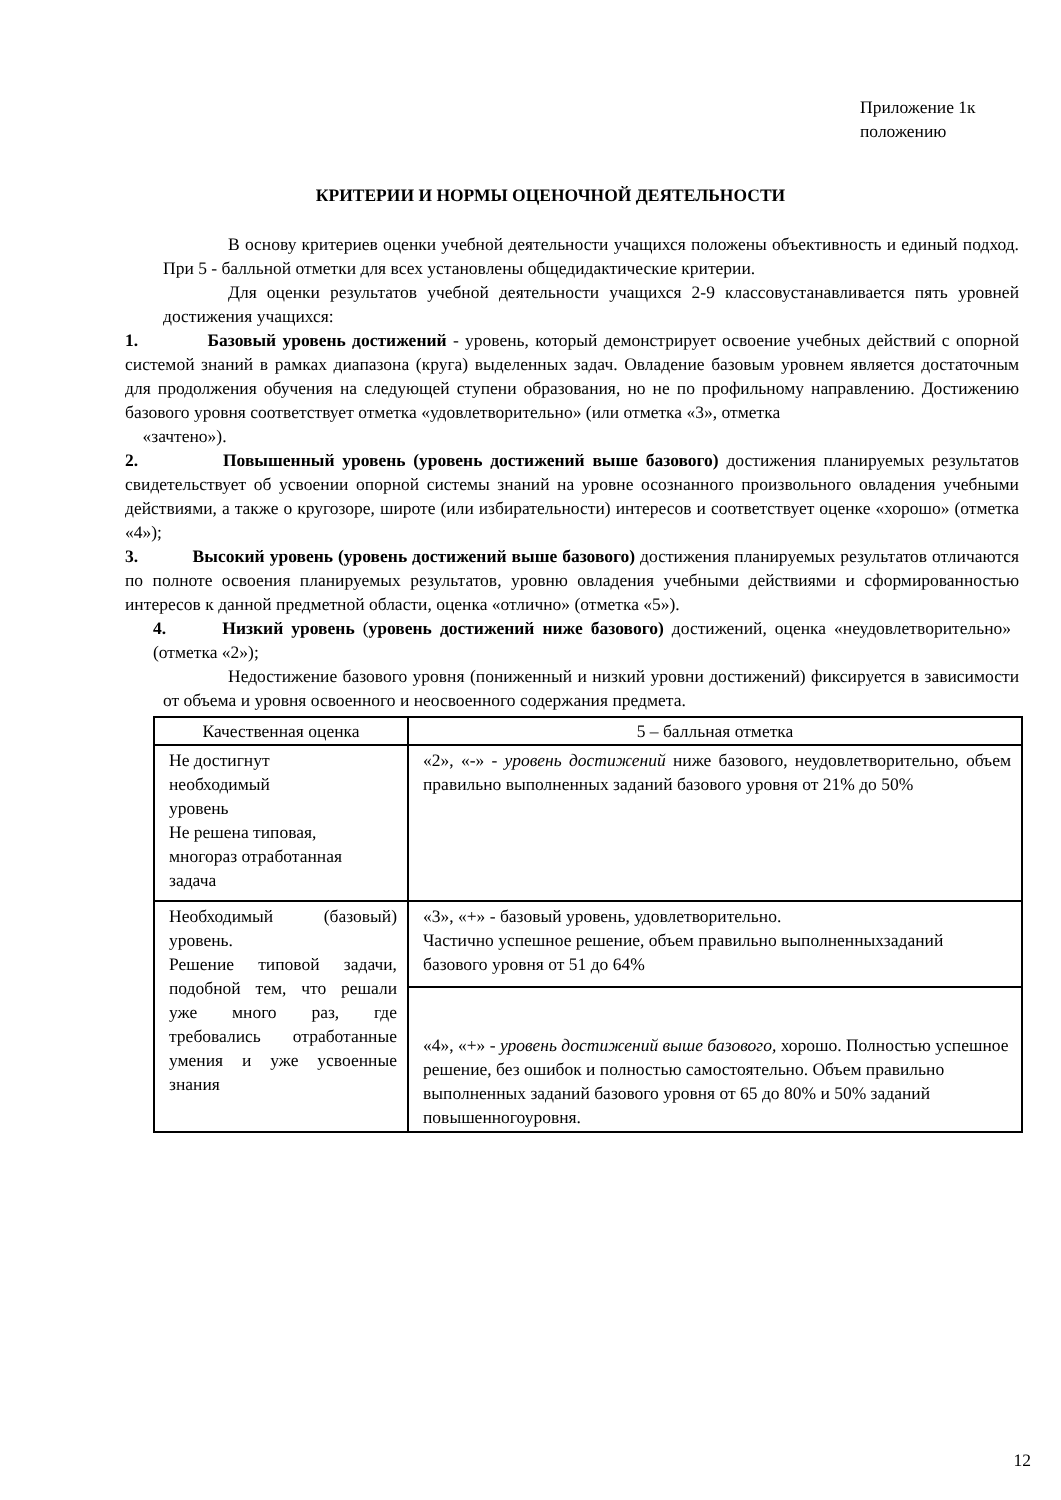Приложение 1к
положению
КРИТЕРИИ И НОРМЫ ОЦЕНОЧНОЙ ДЕЯТЕЛЬНОСТИ
В основу критериев оценки учебной деятельности учащихся положены объективность и единый подход. При 5 - балльной отметки для всех установлены общедидактические критерии.
Для оценки результатов учебной деятельности учащихся 2-9 классовустанавливается пять уровней достижения учащихся:
1. Базовый уровень достижений - уровень, который демонстрирует освоение учебных действий с опорной системой знаний в рамках диапазона (круга) выделенных задач. Овладение базовым уровнем является достаточным для продолжения обучения на следующей ступени образования, но не по профильному направлению. Достижению базового уровня соответствует отметка «удовлетворительно» (или отметка «3», отметка
«зачтено»).
2. Повышенный уровень (уровень достижений выше базового) достижения планируемых результатов свидетельствует об усвоении опорной системы знаний на уровне осознанного произвольного овладения учебными действиями, а также о кругозоре, широте (или избирательности) интересов и соответствует оценке «хорошо» (отметка «4»);
3. Высокий уровень (уровень достижений выше базового) достижения планируемых результатов отличаются по полноте освоения планируемых результатов, уровню овладения учебными действиями и сформированностью интересов к данной предметной области, оценка «отлично» (отметка «5»).
4. Низкий уровень (уровень достижений ниже базового) достижений, оценка «неудовлетворительно» (отметка «2»);
Недостижение базового уровня (пониженный и низкий уровни достижений) фиксируется в зависимости от объема и уровня освоенного и неосвоенного содержания предмета.
| Качественная оценка | 5 – балльная отметка |
| --- | --- |
| Не достигнут необходимый уровень Не решена типовая, многораз отработанная задача | «2», «-» - уровень достижений ниже базового, неудовлетворительно, объем правильно выполненных заданий базового уровня от 21% до 50% |
| Необходимый (базовый) уровень. Решение типовой задачи, подобной тем, что решали уже много раз, где требовались отработанные умения и уже усвоенные знания | «3», «+» - базовый уровень, удовлетворительно. Частично успешное решение, объем правильно выполненныхзаданий базового уровня от 51 до 64% |
| | «4», «+» - уровень достижений выше базового, хорошо. Полностью успешное решение, без ошибок и полностью самостоятельно. Объем правильно выполненных заданий базового уровня от 65 до 80% и 50% заданий повышенногоуровня. |
12